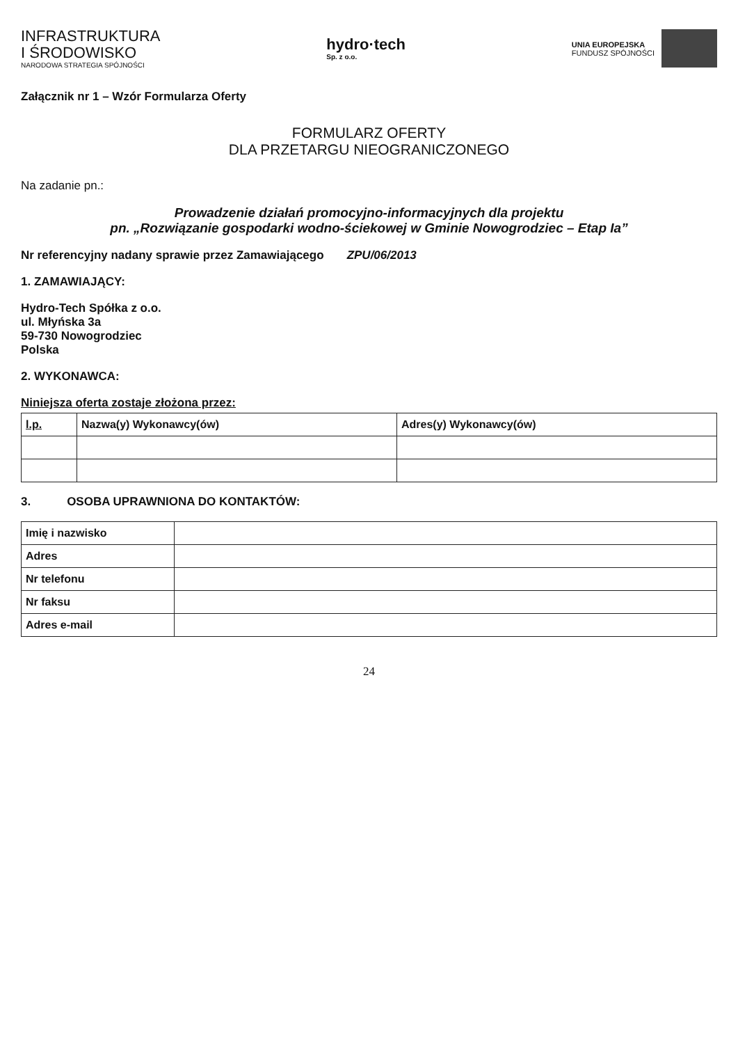INFRASTRUKTURA
I ŚRODOWISKO
NARODOWA STRATEGIA SPÓJNOŚCI
hydro·tech
Sp. z o.o.
UNIA EUROPEJSKA
FUNDUSZ SPÓJNOŚCI
Załącznik nr 1 – Wzór Formularza Oferty
FORMULARZ OFERTY
DLA PRZETARGU NIEOGRANICZONEGO
Na zadanie pn.:
Prowadzenie działań promocyjno-informacyjnych dla projektu
pn. „Rozwiązanie gospodarki wodno-ściekowej w Gminie Nowogrodziec – Etap Ia”
Nr referencyjny nadany sprawie przez Zamawiającego ZPU/06/2013
1. ZAMAWIAJĄCY:
Hydro-Tech Spółka z o.o.
ul. Młyńska 3a
59-730 Nowogrodziec
Polska
2. WYKONAWCA:
Niniejsza oferta zostaje złożona przez:
| l.p. | Nazwa(y) Wykonawcy(ów) | Adres(y) Wykonawcy(ów) |
| --- | --- | --- |
3. OSOBA UPRAWNIONA DO KONTAKTÓW:
| Imię i nazwisko | |
| Adres | |
| Nr telefonu | |
| Nr faksu | |
| Adres e-mail | |
24